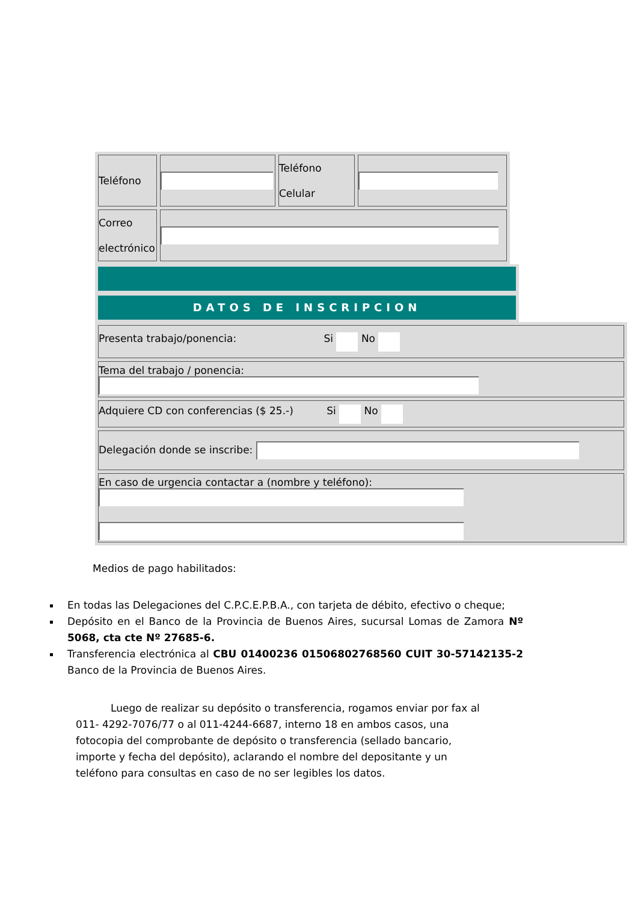| Teléfono | | Teléfono Celular | |
| Correo electrónico | | | |
DATOS DE INSCRIPCION
| Presenta trabajo/ponencia: Si No |
| Tema del trabajo / ponencia: |
| Adquiere CD con conferencias ($ 25.-) Si No |
| Delegación donde se inscribe: |
| En caso de urgencia contactar a (nombre y teléfono): |
Medios de pago habilitados:
En todas las Delegaciones del C.P.C.E.P.B.A., con tarjeta de débito, efectivo o cheque;
Depósito en el Banco de la Provincia de Buenos Aires, sucursal Lomas de Zamora Nº 5068, cta cte Nº 27685-6.
Transferencia electrónica al CBU 01400236 01506802768560 CUIT 30-57142135-2 Banco de la Provincia de Buenos Aires.
Luego de realizar su depósito o transferencia, rogamos enviar por fax al 011- 4292-7076/77 o al 011-4244-6687, interno 18 en ambos casos, una fotocopia del comprobante de depósito o transferencia (sellado bancario, importe y fecha del depósito), aclarando el nombre del depositante y un teléfono para consultas en caso de no ser legibles los datos.